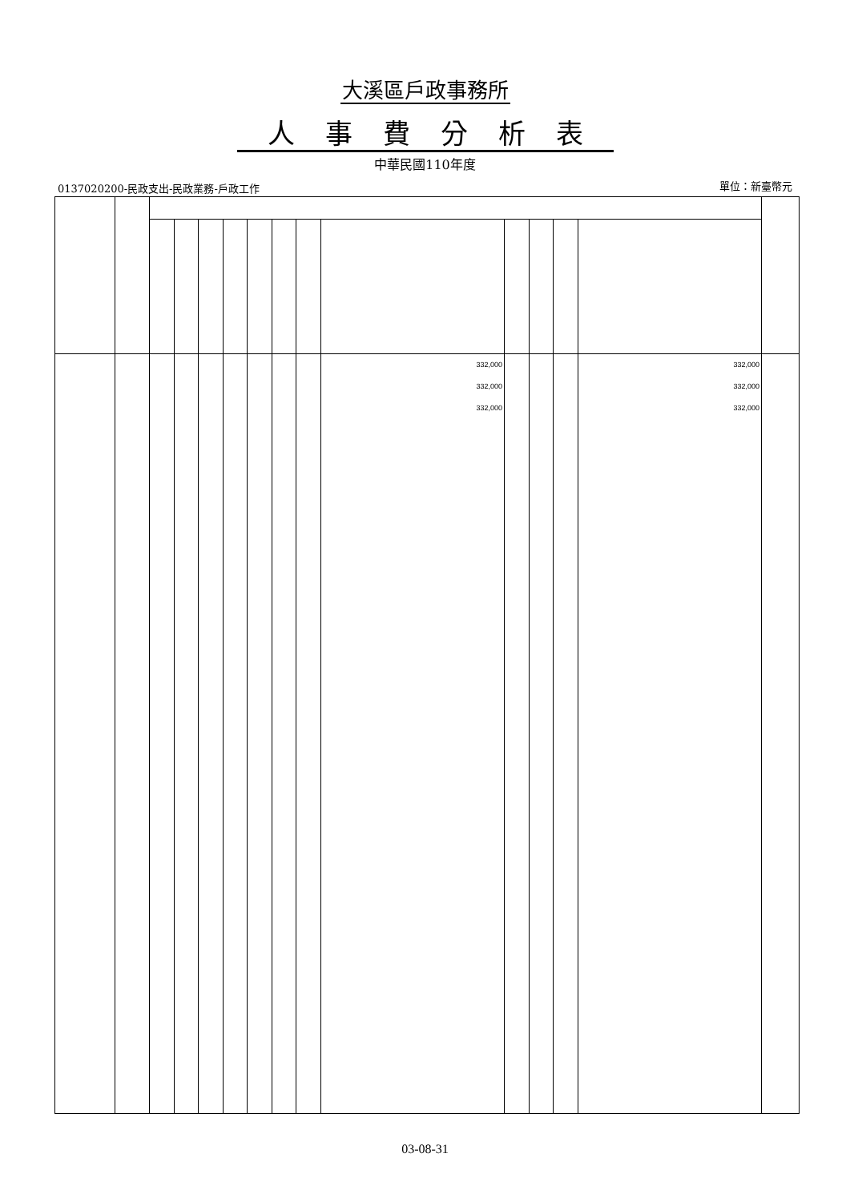大溪區戶政事務所
人事費分析表
中華民國110年度
0137020200-民政支出-民政業務-戶政工作
單位：新臺幣元
| | | | | | | | | | 332,000 332,000 332,000 | | | | 332,000 332,000 332,000 | |
03-08-31